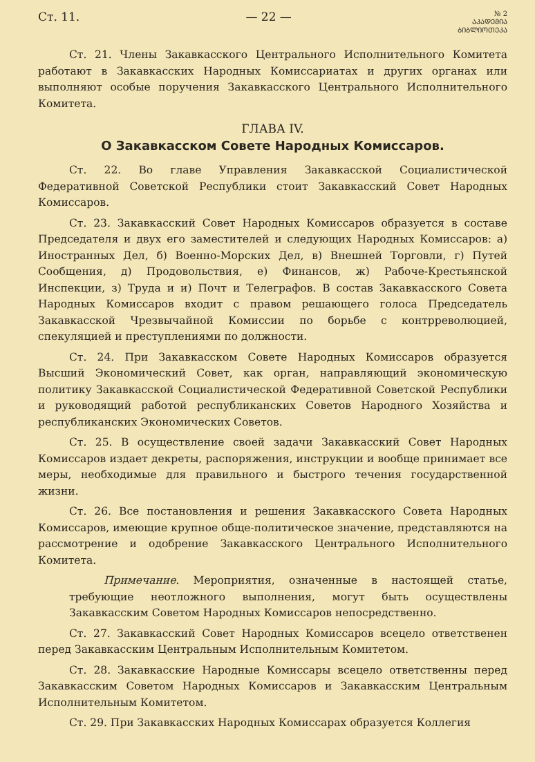Ст. 11. — 22 — № 2
ᲐᲙᲐᲓᲔᲛᲘᲐ
ᲑᲘᲑᲚᲘᲝᲗᲔᲙᲐ
Ст. 21. Члены Закавкасского Центрального Исполнительного Комитета работают в Закавкасских Народных Комиссариатах и других органах или выполняют особые поручения Закавкасского Центрального Исполнительного Комитета.
ГЛАВА IV.
О Закавкасском Совете Народных Комиссаров.
Ст. 22. Во главе Управления Закавкасской Социалистической Федеративной Советской Республики стоит Закавкасский Совет Народных Комиссаров.
Ст. 23. Закавкасский Совет Народных Комиссаров образуется в составе Председателя и двух его заместителей и следующих Народных Комиссаров: а) Иностранных Дел, б) Военно-Морских Дел, в) Внешней Торговли, г) Путей Сообщения, д) Продовольствия, е) Финансов, ж) Рабоче-Крестьянской Инспекции, з) Труда и и) Почт и Телеграфов. В состав Закавкасского Совета Народных Комиссаров входит с правом решающего голоса Председатель Закавкасской Чрезвычайной Комиссии по борьбе с контрреволюцией, спекуляцией и преступлениями по должности.
Ст. 24. При Закавкасском Совете Народных Комиссаров образуется Высший Экономический Совет, как орган, направляющий экономическую политику Закавкасской Социалистической Федеративной Советской Республики и руководящий работой республиканских Советов Народного Хозяйства и республиканских Экономических Советов.
Ст. 25. В осуществление своей задачи Закавкасский Совет Народных Комиссаров издает декреты, распоряжения, инструкции и вообще принимает все меры, необходимые для правильного и быстрого течения государственной жизни.
Ст. 26. Все постановления и решения Закавкасского Совета Народных Комиссаров, имеющие крупное обще-политическое значение, представляются на рассмотрение и одобрение Закавкасского Центрального Исполнительного Комитета.
Примечание. Мероприятия, означенные в настоящей статье, требующие неотложного выполнения, могут быть осуществлены Закавкасским Советом Народных Комиссаров непосредственно.
Ст. 27. Закавкасский Совет Народных Комиссаров всецело ответственен перед Закавкасским Центральным Исполнительным Комитетом.
Ст. 28. Закавкасские Народные Комиссары всецело ответственны перед Закавкасским Советом Народных Комиссаров и Закавкасским Центральным Исполнительным Комитетом.
Ст. 29. При Закавкасских Народных Комиссарах образуется Коллегия